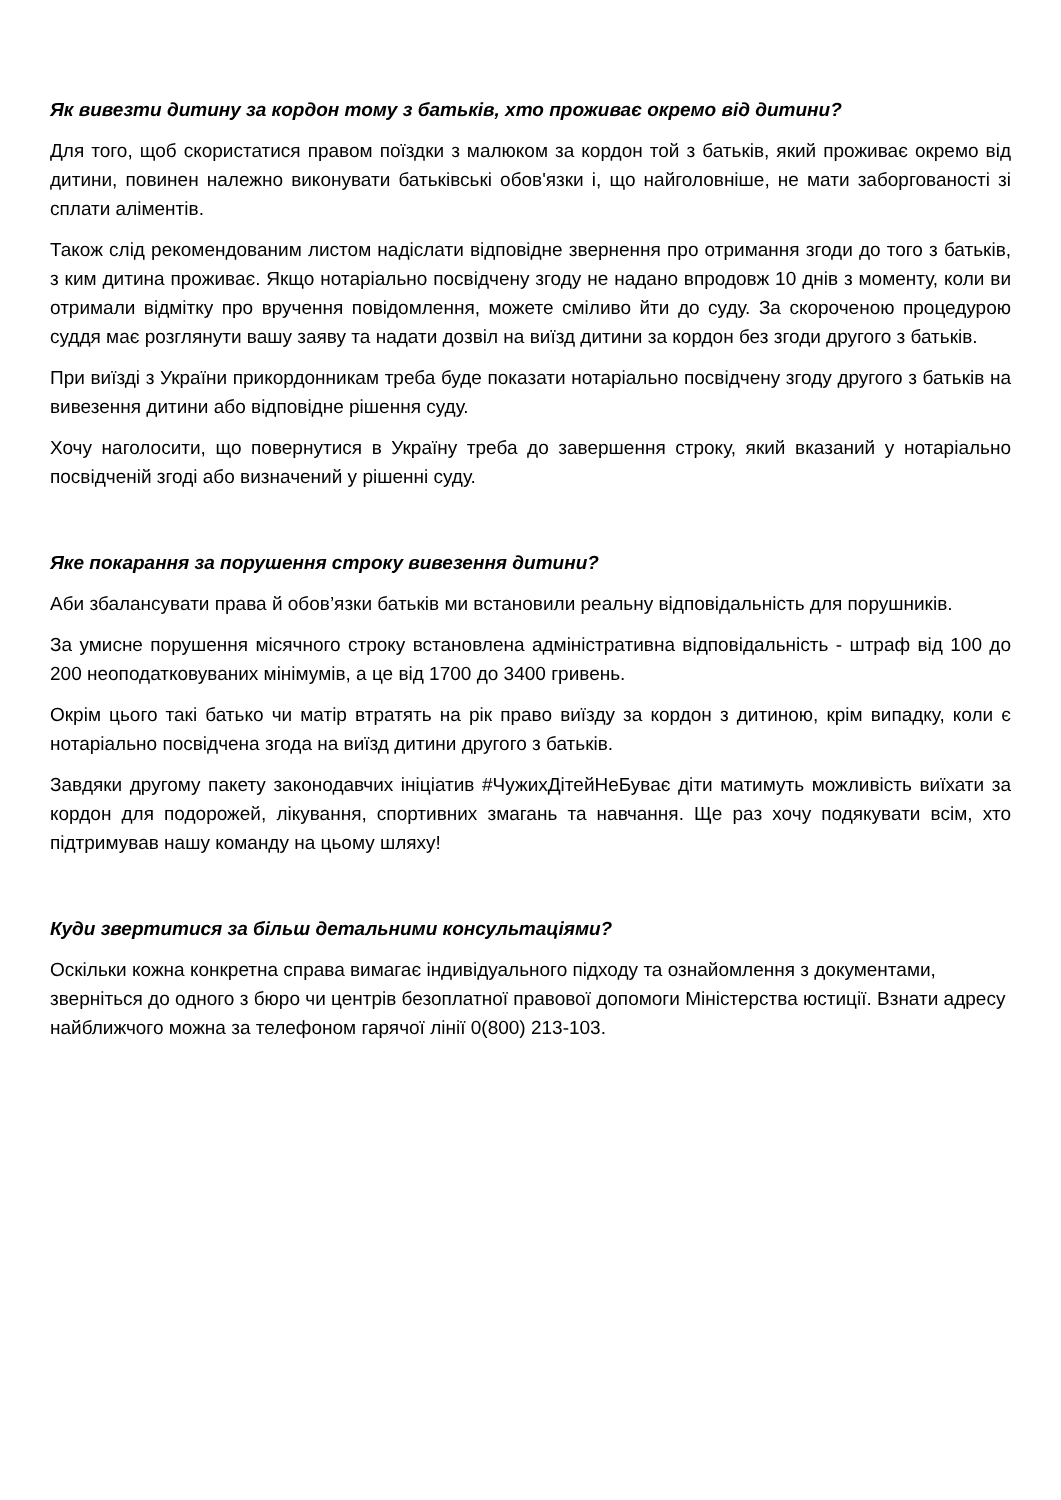Як вивезти дитину за кордон тому з батьків, хто проживає окремо від дитини?
Для того, щоб скористатися правом поїздки з малюком за кордон той з батьків, який проживає окремо від дитини, повинен належно виконувати батьківські обов'язки і, що найголовніше, не мати заборгованості зі сплати аліментів.
Також слід рекомендованим листом надіслати відповідне звернення про отримання згоди до того з батьків, з ким дитина проживає. Якщо нотаріально посвідчену згоду не надано впродовж 10 днів з моменту, коли ви отримали відмітку про вручення повідомлення, можете сміливо йти до суду. За скороченою процедурою суддя має розглянути вашу заяву та надати дозвіл на виїзд дитини за кордон без згоди другого з батьків.
При виїзді з України прикордонникам треба буде показати нотаріально посвідчену згоду другого з батьків на вивезення дитини або відповідне рішення суду.
Хочу наголосити, що повернутися в Україну треба до завершення строку, який вказаний у нотаріально посвідченій згоді або визначений у рішенні суду.
Яке покарання за порушення строку вивезення дитини?
Аби збалансувати права й обов’язки батьків ми встановили реальну відповідальність для порушників.
За умисне порушення місячного строку встановлена адміністративна відповідальність - штраф від 100 до 200 неоподатковуваних мінімумів, а це від 1700 до 3400 гривень.
Окрім цього такі батько чи матір втратять на рік право виїзду за кордон з дитиною, крім випадку, коли є нотаріально посвідчена згода на виїзд дитини другого з батьків.
Завдяки другому пакету законодавчих ініціатив #ЧужихДітейНеБуває діти матимуть можливість виїхати за кордон для подорожей, лікування, спортивних змагань та навчання. Ще раз хочу подякувати всім, хто підтримував нашу команду на цьому шляху!
Куди звертитися за більш детальними консультаціями?
Оскільки кожна конкретна справа вимагає індивідуального підходу та ознайомлення з документами, зверніться до одного з бюро чи центрів безоплатної правової допомоги Міністерства юстиції. Взнати адресу найближчого можна за телефоном гарячої лінії 0(800) 213-103.